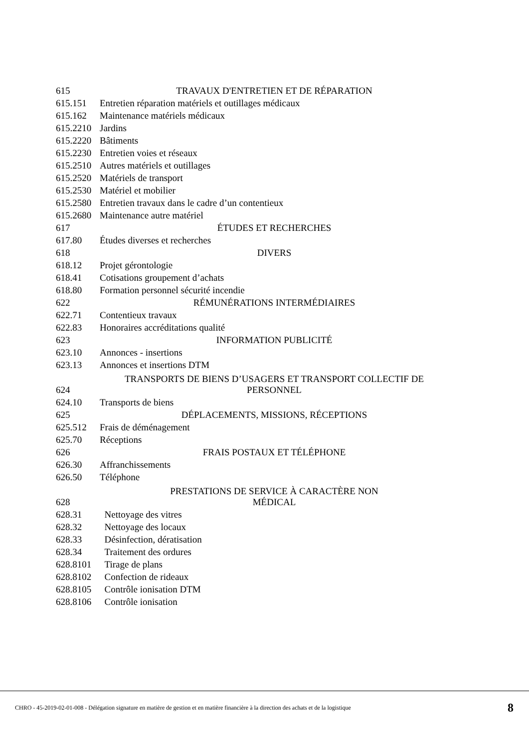| 615 | TRAVAUX D'ENTRETIEN ET DE RÉPARATION |
| 615.151 | Entretien réparation matériels et outillages médicaux |
| 615.162 | Maintenance matériels médicaux |
| 615.2210 | Jardins |
| 615.2220 | Bâtiments |
| 615.2230 | Entretien voies et réseaux |
| 615.2510 | Autres matériels et outillages |
| 615.2520 | Matériels de transport |
| 615.2530 | Matériel et mobilier |
| 615.2580 | Entretien travaux dans le cadre d’un contentieux |
| 615.2680 | Maintenance autre matériel |
| 617 | ÉTUDES ET RECHERCHES |
| 617.80 | Études diverses et recherches |
| 618 | DIVERS |
| 618.12 | Projet gérontologie |
| 618.41 | Cotisations groupement d’achats |
| 618.80 | Formation personnel sécurité incendie |
| 622 | RÉMUNÉRATIONS INTERMÉDIAIRES |
| 622.71 | Contentieux travaux |
| 622.83 | Honoraires accréditations qualité |
| 623 | INFORMATION PUBLICITÉ |
| 623.10 | Annonces - insertions |
| 623.13 | Annonces et insertions DTM |
| 624 | TRANSPORTS DE BIENS D’USAGERS ET TRANSPORT COLLECTIF DE PERSONNEL |
| 624.10 | Transports de biens |
| 625 | DÉPLACEMENTS, MISSIONS, RÉCEPTIONS |
| 625.512 | Frais de déménagement |
| 625.70 | Réceptions |
| 626 | FRAIS POSTAUX ET TÉLÉPHONE |
| 626.30 | Affranchissements |
| 626.50 | Téléphone |
| 628 | PRESTATIONS DE SERVICE À CARACTÈRE NON MÉDICAL |
| 628.31 | Nettoyage des vitres |
| 628.32 | Nettoyage des locaux |
| 628.33 | Désinfection, dératisation |
| 628.34 | Traitement des ordures |
| 628.8101 | Tirage de plans |
| 628.8102 | Confection de rideaux |
| 628.8105 | Contrôle ionisation DTM |
| 628.8106 | Contrôle ionisation |
CHRO - 45-2019-02-01-008 - Délégation signature en matière de gestion et en matière financière à la direction des achats et de la logistique 8